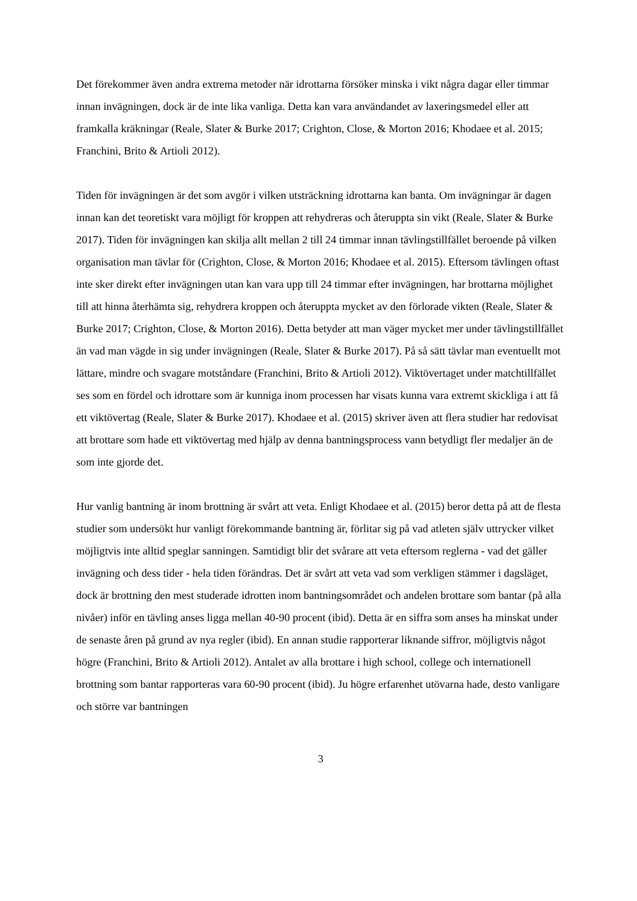Det förekommer även andra extrema metoder när idrottarna försöker minska i vikt några dagar eller timmar innan invägningen, dock är de inte lika vanliga. Detta kan vara användandet av laxeringsmedel eller att framkalla kräkningar (Reale, Slater & Burke 2017; Crighton, Close, & Morton 2016; Khodaee et al. 2015; Franchini, Brito & Artioli 2012).
Tiden för invägningen är det som avgör i vilken utsträckning idrottarna kan banta. Om invägningar är dagen innan kan det teoretiskt vara möjligt för kroppen att rehydreras och återuppta sin vikt (Reale, Slater & Burke 2017). Tiden för invägningen kan skilja allt mellan 2 till 24 timmar innan tävlingstillfället beroende på vilken organisation man tävlar för (Crighton, Close, & Morton 2016; Khodaee et al. 2015). Eftersom tävlingen oftast inte sker direkt efter invägningen utan kan vara upp till 24 timmar efter invägningen, har brottarna möjlighet till att hinna återhämta sig, rehydrera kroppen och återuppta mycket av den förlorade vikten (Reale, Slater & Burke 2017; Crighton, Close, & Morton 2016). Detta betyder att man väger mycket mer under tävlingstillfället än vad man vägde in sig under invägningen (Reale, Slater & Burke 2017). På så sätt tävlar man eventuellt mot lättare, mindre och svagare motståndare (Franchini, Brito & Artioli 2012). Viktövertaget under matchtillfället ses som en fördel och idrottare som är kunniga inom processen har visats kunna vara extremt skickliga i att få ett viktövertag (Reale, Slater & Burke 2017). Khodaee et al. (2015) skriver även att flera studier har redovisat att brottare som hade ett viktövertag med hjälp av denna bantningsprocess vann betydligt fler medaljer än de som inte gjorde det.
Hur vanlig bantning är inom brottning är svårt att veta. Enligt Khodaee et al. (2015) beror detta på att de flesta studier som undersökt hur vanligt förekommande bantning är, förlitar sig på vad atleten själv uttrycker vilket möjligtvis inte alltid speglar sanningen. Samtidigt blir det svårare att veta eftersom reglerna - vad det gäller invägning och dess tider - hela tiden förändras. Det är svårt att veta vad som verkligen stämmer i dagsläget, dock är brottning den mest studerade idrotten inom bantningsområdet och andelen brottare som bantar (på alla nivåer) inför en tävling anses ligga mellan 40-90 procent (ibid). Detta är en siffra som anses ha minskat under de senaste åren på grund av nya regler (ibid). En annan studie rapporterar liknande siffror, möjligtvis något högre (Franchini, Brito & Artioli 2012). Antalet av alla brottare i high school, college och internationell brottning som bantar rapporteras vara 60-90 procent (ibid). Ju högre erfarenhet utövarna hade, desto vanligare och större var bantningen
3